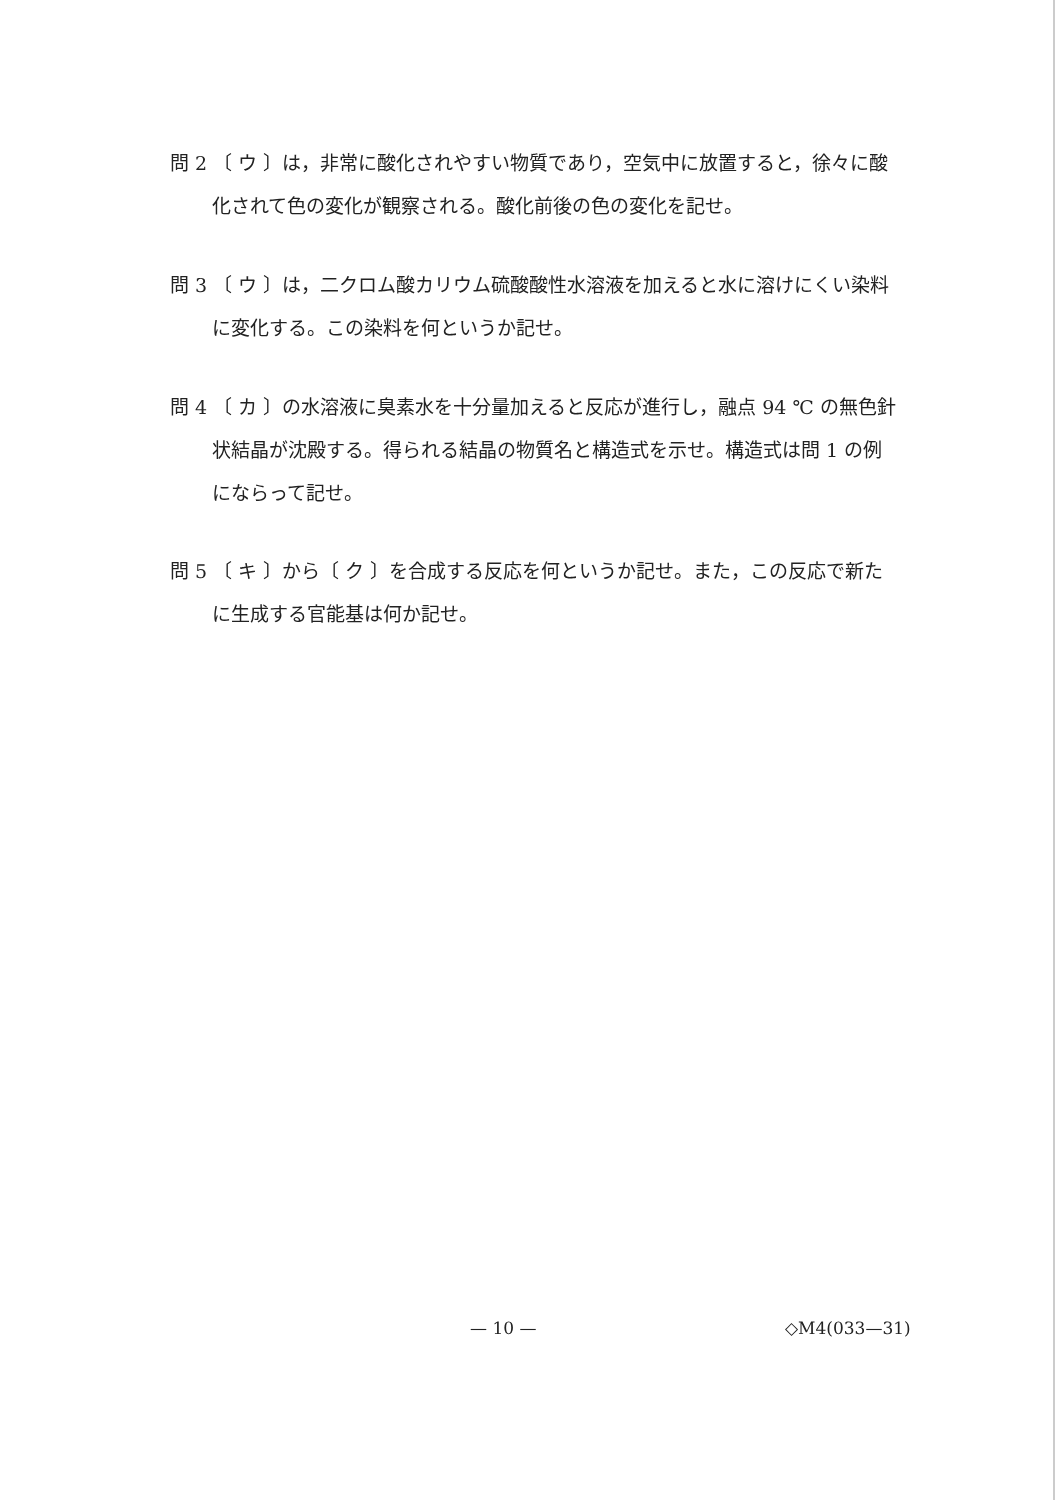問 2 〔 ウ 〕は，非常に酸化されやすい物質であり，空気中に放置すると，徐々に酸化されて色の変化が観察される。酸化前後の色の変化を記せ。
問 3 〔 ウ 〕は，二クロム酸カリウム硫酸酸性水溶液を加えると水に溶けにくい染料に変化する。この染料を何というか記せ。
問 4 〔 カ 〕の水溶液に臭素水を十分量加えると反応が進行し，融点 94 ℃ の無色針状結晶が沈殿する。得られる結晶の物質名と構造式を示せ。構造式は問 1 の例にならって記せ。
問 5 〔 キ 〕から〔 ク 〕を合成する反応を何というか記せ。また，この反応で新たに生成する官能基は何か記せ。
— 10 — ◇M4(033—31)